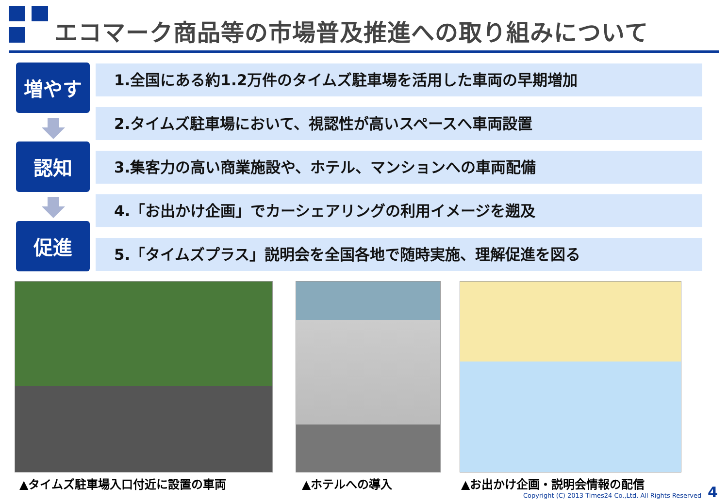エコマーク商品等の市場普及推進への取り組みについて
増やす
認知
促進
1.全国にある約1.2万件のタイムズ駐車場を活用した車両の早期増加
2.タイムズ駐車場において、視認性が高いスペースへ車両設置
3.集客力の高い商業施設や、ホテル、マンションへの車両配備
4.「お出かけ企画」でカーシェアリングの利用イメージを遡及
5.「タイムズプラス」説明会を全国各地で随時実施、理解促進を図る
▲タイムズ駐車場入口付近に設置の車両 ▲ホテルへの導入 ▲お出かけ企画・説明会情報の配信
Copyright (C) 2013 Times24 Co.,Ltd. All Rights Reserved
4